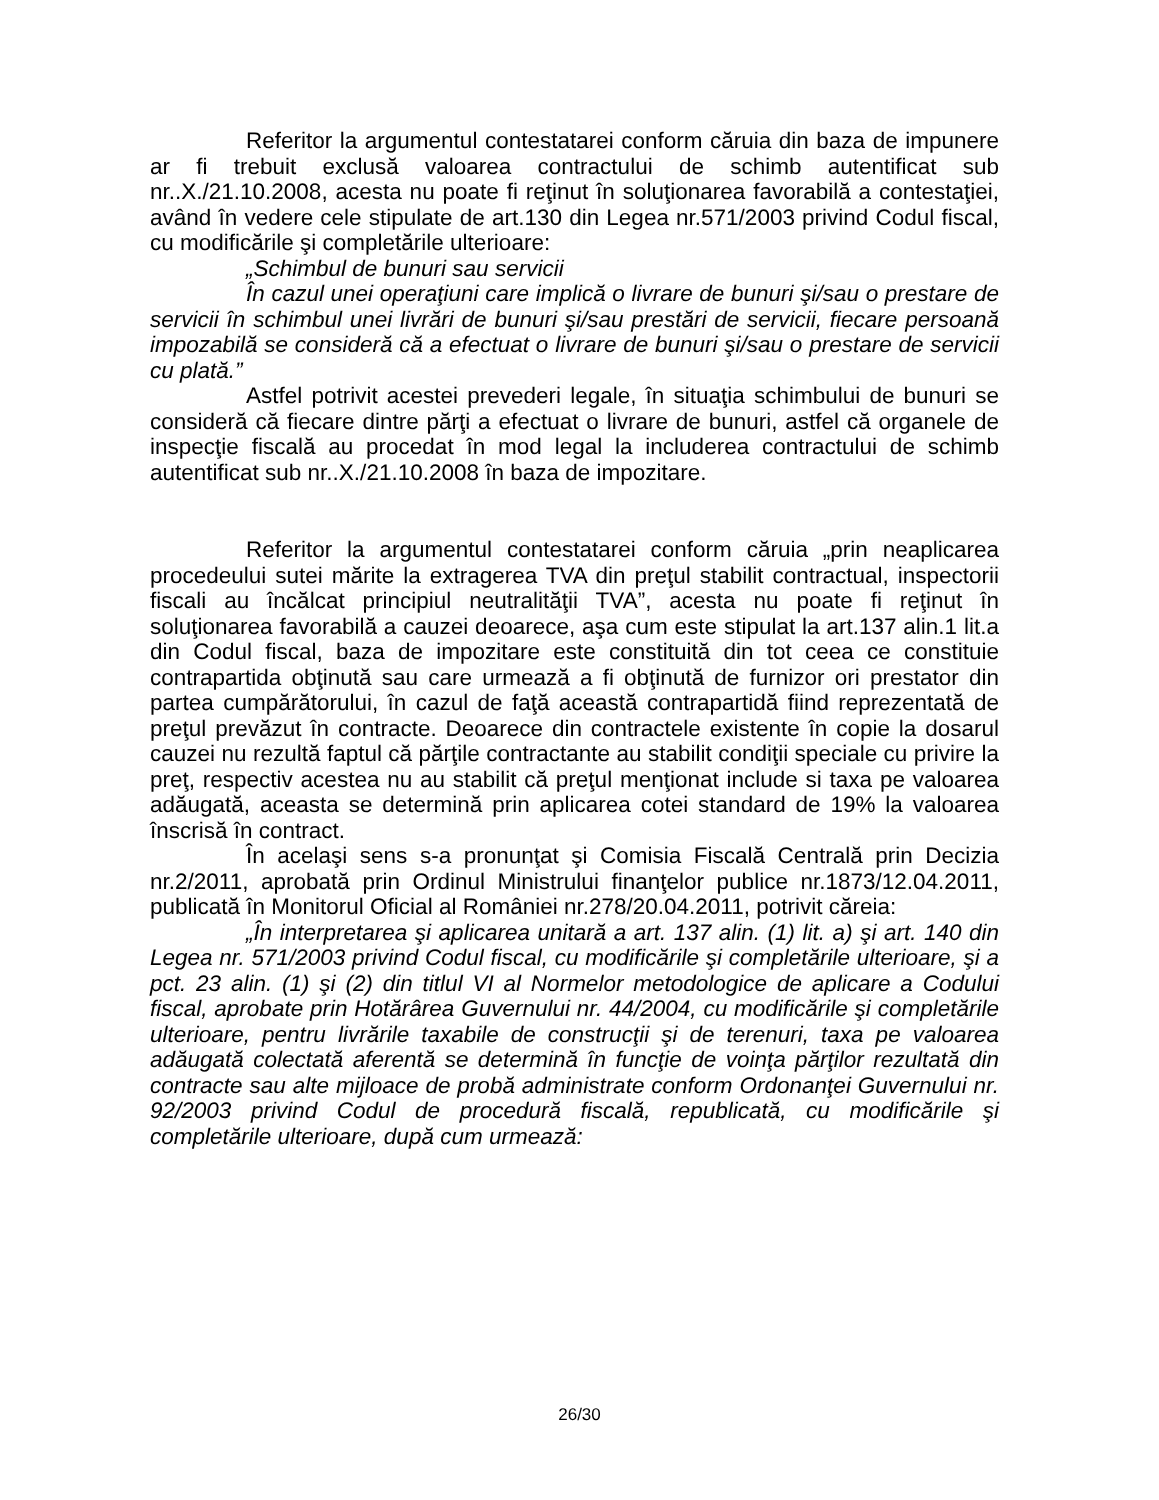Referitor la argumentul contestatarei conform căruia din baza de impunere ar fi trebuit exclusă valoarea contractului de schimb autentificat sub nr..X./21.10.2008, acesta nu poate fi reţinut în soluţionarea favorabilă a contestaţiei, având în vedere cele stipulate de art.130 din Legea nr.571/2003 privind Codul fiscal, cu modificările şi completările ulterioare:
„Schimbul de bunuri sau servicii
În cazul unei operaţiuni care implică o livrare de bunuri şi/sau o prestare de servicii în schimbul unei livrări de bunuri şi/sau prestări de servicii, fiecare persoană impozabilă se consideră că a efectuat o livrare de bunuri şi/sau o prestare de servicii cu plată.”
Astfel potrivit acestei prevederi legale, în situaţia schimbului de bunuri se consideră că fiecare dintre părţi a efectuat o livrare de bunuri, astfel că organele de inspecţie fiscală au procedat în mod legal la includerea contractului de schimb autentificat sub nr..X./21.10.2008 în baza de impozitare.
Referitor la argumentul contestatarei conform căruia „prin neaplicarea procedeului sutei mărite la extragerea TVA din preţul stabilit contractual, inspectorii fiscali au încălcat principiul neutralităţii TVA”, acesta nu poate fi reţinut în soluţionarea favorabilă a cauzei deoarece, aşa cum este stipulat la art.137 alin.1 lit.a din Codul fiscal, baza de impozitare este constituită din tot ceea ce constituie contrapartida obţinută sau care urmează a fi obţinută de furnizor ori prestator din partea cumpărătorului, în cazul de faţă această contrapartidă fiind reprezentată de preţul prevăzut în contracte. Deoarece din contractele existente în copie la dosarul cauzei nu rezultă faptul că părţile contractante au stabilit condiţii speciale cu privire la preţ, respectiv acestea nu au stabilit că preţul menţionat include si taxa pe valoarea adăugată, aceasta se determină prin aplicarea cotei standard de 19% la valoarea înscrisă în contract.
În acelaşi sens s-a pronunţat şi Comisia Fiscală Centrală prin Decizia nr.2/2011, aprobată prin Ordinul Ministrului finanţelor publice nr.1873/12.04.2011, publicată în Monitorul Oficial al României nr.278/20.04.2011, potrivit căreia:
„În interpretarea şi aplicarea unitară a art. 137 alin. (1) lit. a) şi art. 140 din Legea nr. 571/2003 privind Codul fiscal, cu modificările şi completările ulterioare, şi a pct. 23 alin. (1) şi (2) din titlul VI al Normelor metodologice de aplicare a Codului fiscal, aprobate prin Hotărârea Guvernului nr. 44/2004, cu modificările şi completările ulterioare, pentru livrările taxabile de construcţii şi de terenuri, taxa pe valoarea adăugată colectată aferentă se determină în funcţie de voinţa părţilor rezultată din contracte sau alte mijloace de probă administrate conform Ordonanţei Guvernului nr. 92/2003 privind Codul de procedură fiscală, republicată, cu modificările şi completările ulterioare, după cum urmează:
26/30